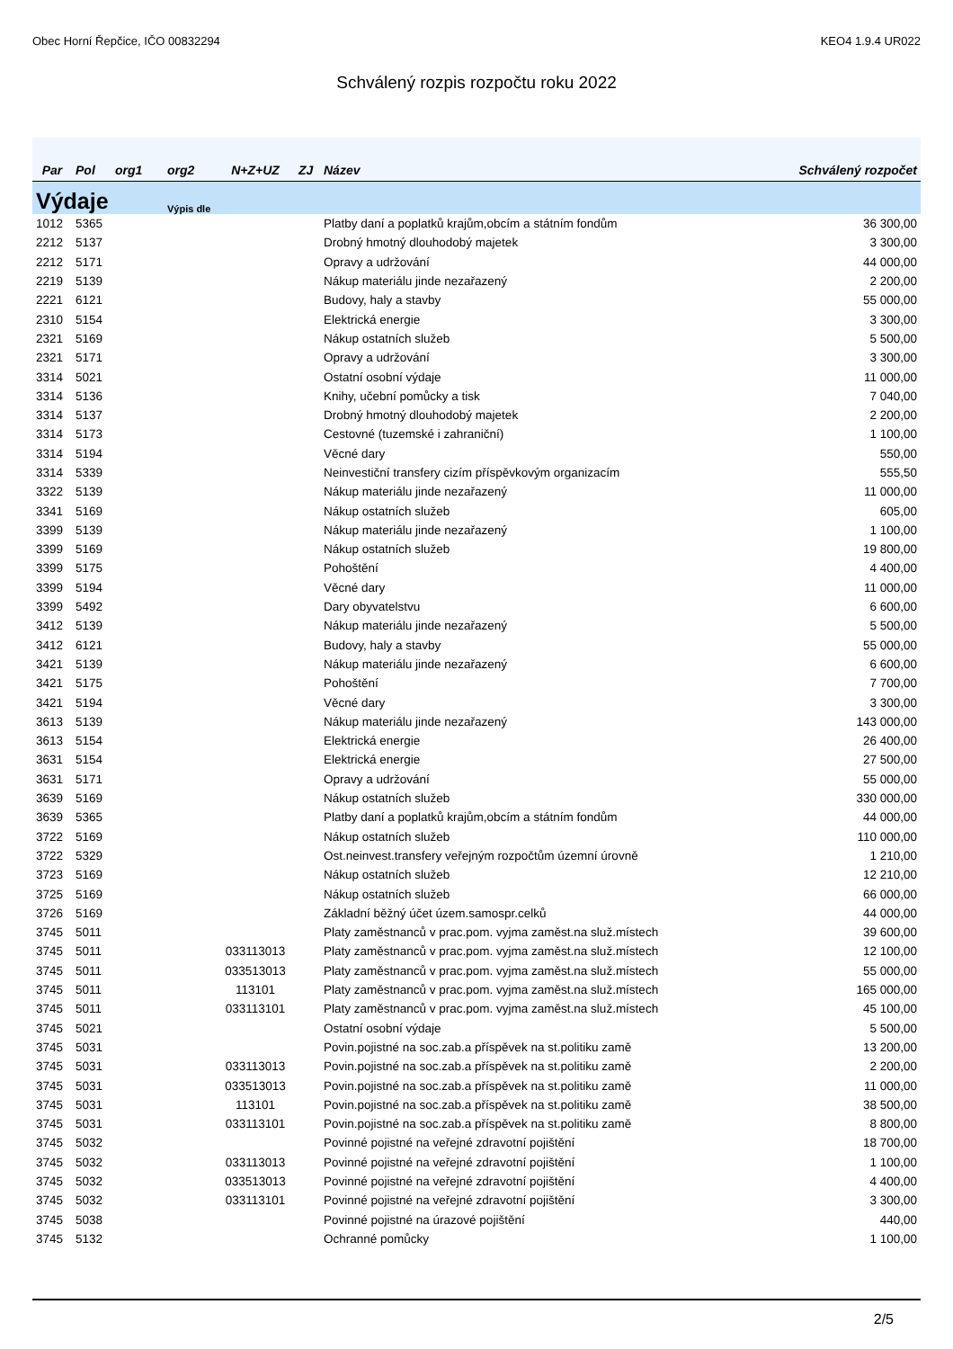Obec Horní Řepčice, IČO 00832294 KEO4 1.9.4 UR022
Schválený rozpis rozpočtu roku 2022
| Par | Pol | org1 | org2 | N+Z+UZ | ZJ | Název | Schválený rozpočet |
| --- | --- | --- | --- | --- | --- | --- | --- |
| Výdaje | | | Výpis dle | | | | |
| 1012 | 5365 | | | | | Platby daní a poplatků krajům,obcím a státním fondům | 36 300,00 |
| 2212 | 5137 | | | | | Drobný hmotný dlouhodobý majetek | 3 300,00 |
| 2212 | 5171 | | | | | Opravy a udržování | 44 000,00 |
| 2219 | 5139 | | | | | Nákup materiálu jinde nezařazený | 2 200,00 |
| 2221 | 6121 | | | | | Budovy, haly a stavby | 55 000,00 |
| 2310 | 5154 | | | | | Elektrická energie | 3 300,00 |
| 2321 | 5169 | | | | | Nákup ostatních služeb | 5 500,00 |
| 2321 | 5171 | | | | | Opravy a udržování | 3 300,00 |
| 3314 | 5021 | | | | | Ostatní osobní výdaje | 11 000,00 |
| 3314 | 5136 | | | | | Knihy, učební pomůcky a tisk | 7 040,00 |
| 3314 | 5137 | | | | | Drobný hmotný dlouhodobý majetek | 2 200,00 |
| 3314 | 5173 | | | | | Cestovné (tuzemské i zahraniční) | 1 100,00 |
| 3314 | 5194 | | | | | Věcné dary | 550,00 |
| 3314 | 5339 | | | | | Neinvestiční transfery cizím příspěvkovým organizacím | 555,50 |
| 3322 | 5139 | | | | | Nákup materiálu jinde nezařazený | 11 000,00 |
| 3341 | 5169 | | | | | Nákup ostatních služeb | 605,00 |
| 3399 | 5139 | | | | | Nákup materiálu jinde nezařazený | 1 100,00 |
| 3399 | 5169 | | | | | Nákup ostatních služeb | 19 800,00 |
| 3399 | 5175 | | | | | Pohoštění | 4 400,00 |
| 3399 | 5194 | | | | | Věcné dary | 11 000,00 |
| 3399 | 5492 | | | | | Dary obyvatelstvu | 6 600,00 |
| 3412 | 5139 | | | | | Nákup materiálu jinde nezařazený | 5 500,00 |
| 3412 | 6121 | | | | | Budovy, haly a stavby | 55 000,00 |
| 3421 | 5139 | | | | | Nákup materiálu jinde nezařazený | 6 600,00 |
| 3421 | 5175 | | | | | Pohoštění | 7 700,00 |
| 3421 | 5194 | | | | | Věcné dary | 3 300,00 |
| 3613 | 5139 | | | | | Nákup materiálu jinde nezařazený | 143 000,00 |
| 3613 | 5154 | | | | | Elektrická energie | 26 400,00 |
| 3631 | 5154 | | | | | Elektrická energie | 27 500,00 |
| 3631 | 5171 | | | | | Opravy a udržování | 55 000,00 |
| 3639 | 5169 | | | | | Nákup ostatních služeb | 330 000,00 |
| 3639 | 5365 | | | | | Platby daní a poplatků krajům,obcím a státním fondům | 44 000,00 |
| 3722 | 5169 | | | | | Nákup ostatních služeb | 110 000,00 |
| 3722 | 5329 | | | | | Ost.neinvest.transfery veřejným rozpočtům územní úrovně | 1 210,00 |
| 3723 | 5169 | | | | | Nákup ostatních služeb | 12 210,00 |
| 3725 | 5169 | | | | | Nákup ostatních služeb | 66 000,00 |
| 3726 | 5169 | | | | | Základní běžný účet územ.samospr.celků | 44 000,00 |
| 3745 | 5011 | | | | | Platy zaměstnanců v prac.pom. vyjma zaměst.na služ.místech | 39 600,00 |
| 3745 | 5011 | | | 033113013 | | Platy zaměstnanců v prac.pom. vyjma zaměst.na služ.místech | 12 100,00 |
| 3745 | 5011 | | | 033513013 | | Platy zaměstnanců v prac.pom. vyjma zaměst.na služ.místech | 55 000,00 |
| 3745 | 5011 | | | 113101 | | Platy zaměstnanců v prac.pom. vyjma zaměst.na služ.místech | 165 000,00 |
| 3745 | 5011 | | | 033113101 | | Platy zaměstnanců v prac.pom. vyjma zaměst.na služ.místech | 45 100,00 |
| 3745 | 5021 | | | | | Ostatní osobní výdaje | 5 500,00 |
| 3745 | 5031 | | | | | Povin.pojistné na soc.zab.a příspěvek na st.politiku zamě | 13 200,00 |
| 3745 | 5031 | | | 033113013 | | Povin.pojistné na soc.zab.a příspěvek na st.politiku zamě | 2 200,00 |
| 3745 | 5031 | | | 033513013 | | Povin.pojistné na soc.zab.a příspěvek na st.politiku zamě | 11 000,00 |
| 3745 | 5031 | | | 113101 | | Povin.pojistné na soc.zab.a příspěvek na st.politiku zamě | 38 500,00 |
| 3745 | 5031 | | | 033113101 | | Povin.pojistné na soc.zab.a příspěvek na st.politiku zamě | 8 800,00 |
| 3745 | 5032 | | | | | Povinné pojistné na veřejné zdravotní pojištění | 18 700,00 |
| 3745 | 5032 | | | 033113013 | | Povinné pojistné na veřejné zdravotní pojištění | 1 100,00 |
| 3745 | 5032 | | | 033513013 | | Povinné pojistné na veřejné zdravotní pojištění | 4 400,00 |
| 3745 | 5032 | | | 033113101 | | Povinné pojistné na veřejné zdravotní pojištění | 3 300,00 |
| 3745 | 5038 | | | | | Povinné pojistné na úrazové pojištění | 440,00 |
| 3745 | 5132 | | | | | Ochranné pomůcky | 1 100,00 |
2/5